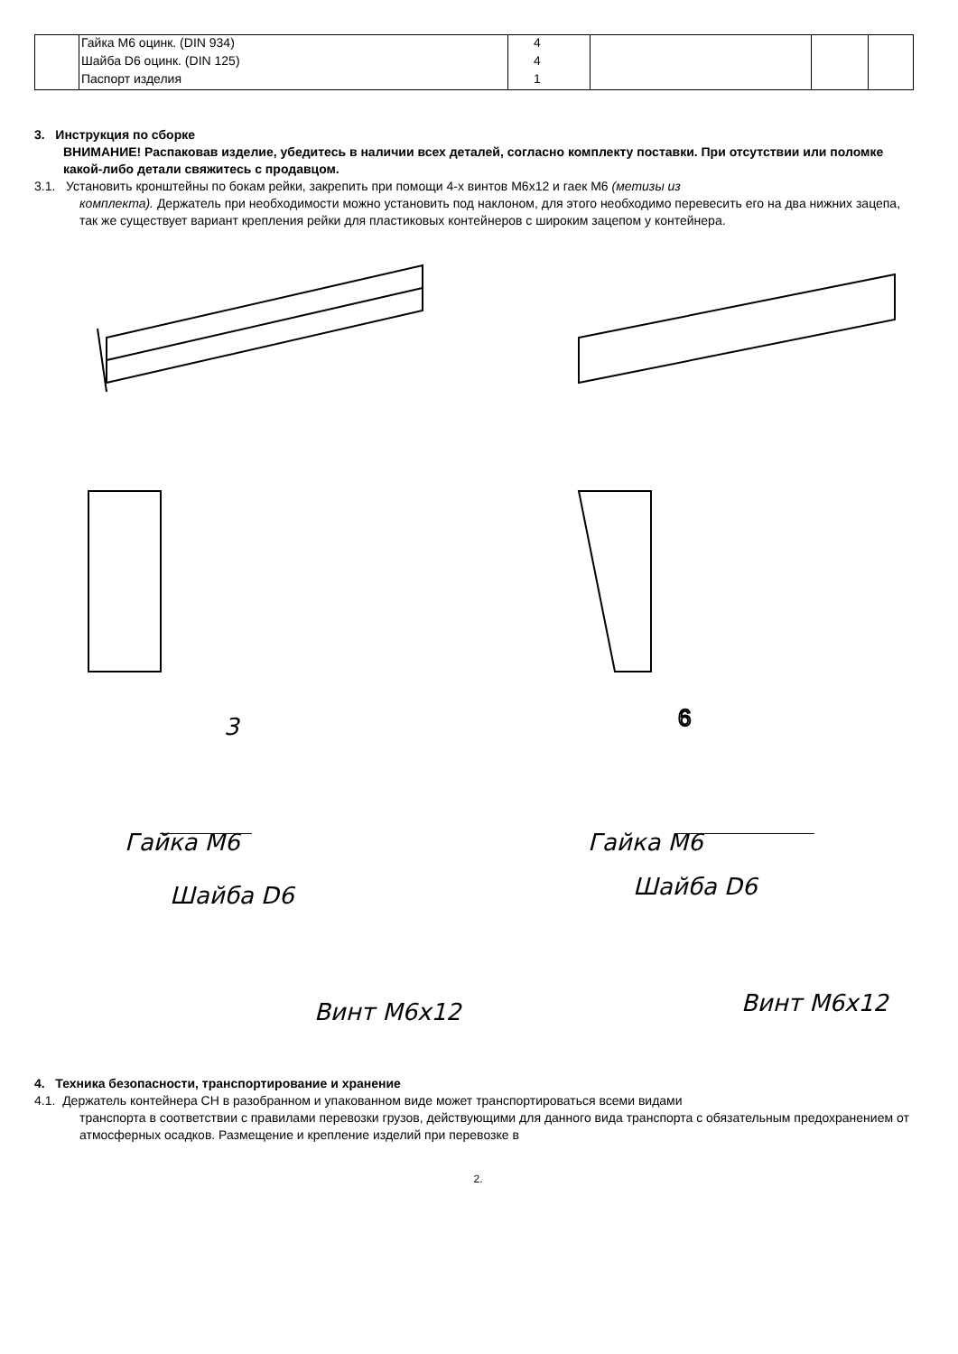| | Гайка M6 оцинк. (DIN 934) | 4 | | | |
| | Шайба D6 оцинк. (DIN 125) | 4 | | | |
| | Паспорт изделия | 1 | | | |
3. Инструкция по сборке
ВНИМАНИЕ! Распаковав изделие, убедитесь в наличии всех деталей, согласно комплекту поставки. При отсутствии или поломке какой-либо детали свяжитесь с продавцом.
3.1. Установить кронштейны по бокам рейки, закрепить при помощи 4-х винтов М6х12 и гаек М6 (метизы из
комплекта). Держатель при необходимости можно установить под наклоном, для этого необходимо перевесить его на два нижних зацепа, так же существует вариант крепления рейки для пластиковых контейнеров с широким зацепом у контейнера.
3
.
6
Гайка М6
Шайба D6
Винт М6х12
Гайка М6
Шайба D6
Винт М6х12
4. Техника безопасности, транспортирование и хранение
4.1. Держатель контейнера СН в разобранном и упакованном виде может транспортироваться всеми видами
транспорта в соответствии с правилами перевозки грузов, действующими для данного вида транспорта с обязательным предохранением от атмосферных осадков. Размещение и крепление изделий при перевозке в
2.